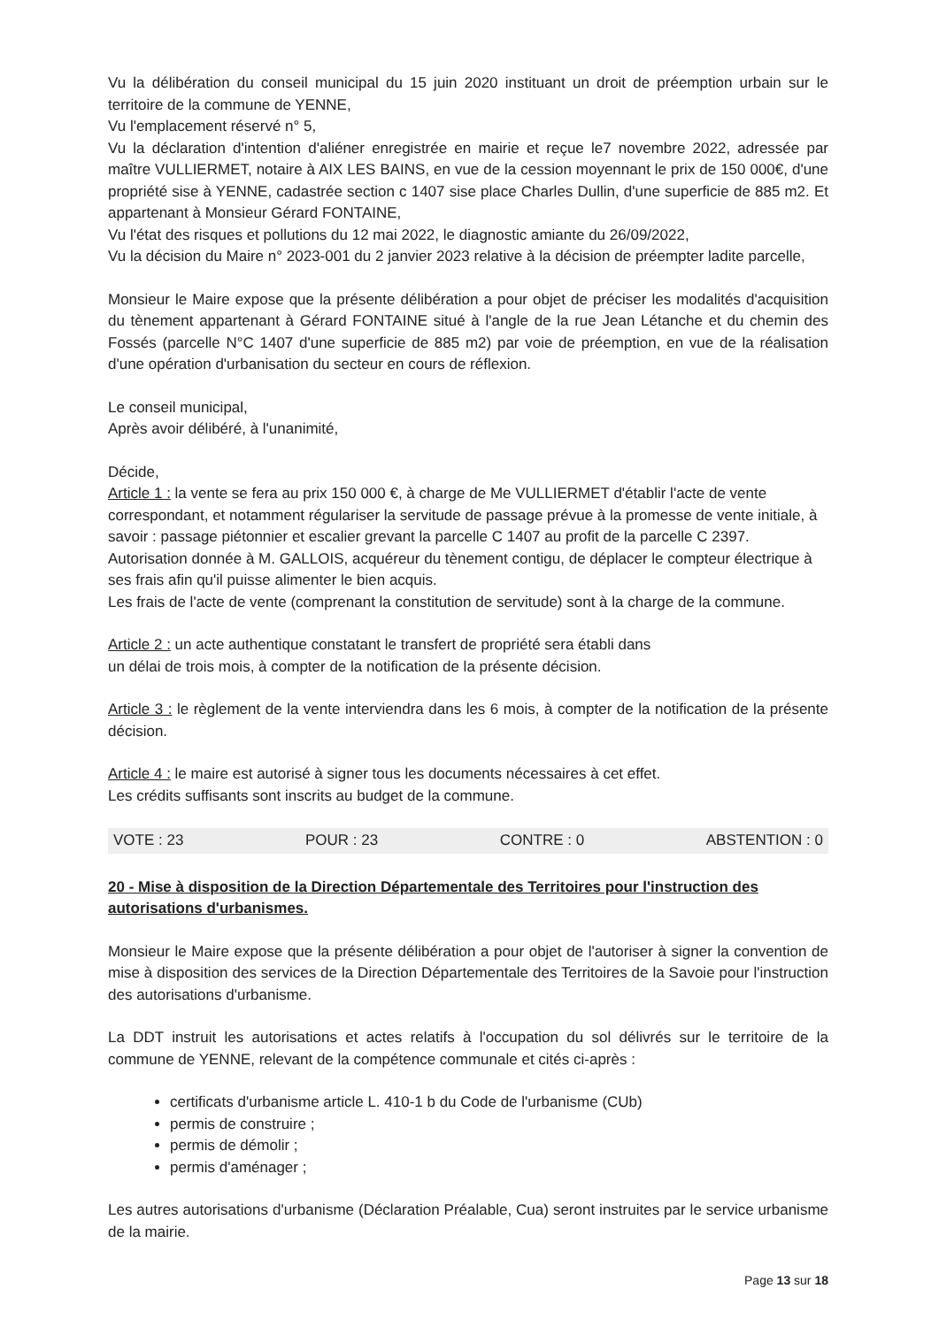Vu la délibération du conseil municipal du 15 juin 2020 instituant un droit de préemption urbain sur le territoire de la commune de YENNE,
Vu l'emplacement réservé n° 5,
Vu la déclaration d'intention d'aliéner enregistrée en mairie et reçue le7 novembre 2022, adressée par maître VULLIERMET, notaire à AIX LES BAINS, en vue de la cession moyennant le prix de 150 000€, d'une propriété sise à YENNE, cadastrée section c 1407 sise place Charles Dullin, d'une superficie de 885 m2. Et appartenant à Monsieur Gérard FONTAINE,
Vu l'état des risques et pollutions du 12 mai 2022, le diagnostic amiante du 26/09/2022,
Vu la décision du Maire n° 2023-001 du 2 janvier 2023 relative à la décision de préempter ladite parcelle,
Monsieur le Maire expose que la présente délibération a pour objet de préciser les modalités d'acquisition du tènement appartenant à Gérard FONTAINE situé à l'angle de la rue Jean Létanche et du chemin des Fossés (parcelle N°C 1407 d'une superficie de 885 m2) par voie de préemption, en vue de la réalisation d'une opération d'urbanisation du secteur en cours de réflexion.
Le conseil municipal,
Après avoir délibéré, à l'unanimité,
Décide,
Article 1 : la vente se fera au prix 150 000 €, à charge de Me VULLIERMET d'établir l'acte de vente correspondant, et notamment régulariser la servitude de passage prévue à la promesse de vente initiale, à savoir : passage piétonnier et escalier grevant la parcelle C 1407 au profit de la parcelle C 2397. Autorisation donnée à M. GALLOIS, acquéreur du tènement contigu, de déplacer le compteur électrique à ses frais afin qu'il puisse alimenter le bien acquis.
Les frais de l'acte de vente (comprenant la constitution de servitude) sont à la charge de la commune.
Article 2 : un acte authentique constatant le transfert de propriété sera établi dans
un délai de trois mois, à compter de la notification de la présente décision.
Article 3 : le règlement de la vente interviendra dans les 6 mois, à compter de la notification de la présente décision.
Article 4 : le maire est autorisé à signer tous les documents nécessaires à cet effet.
Les crédits suffisants sont inscrits au budget de la commune.
VOTE : 23 POUR : 23 CONTRE : 0 ABSTENTION : 0
20 - Mise à disposition de la Direction Départementale des Territoires pour l'instruction des autorisations d'urbanismes.
Monsieur le Maire expose que la présente délibération a pour objet de l'autoriser à signer la convention de mise à disposition des services de la Direction Départementale des Territoires de la Savoie pour l'instruction des autorisations d'urbanisme.
La DDT instruit les autorisations et actes relatifs à l'occupation du sol délivrés sur le territoire de la commune de YENNE, relevant de la compétence communale et cités ci-après :
certificats d'urbanisme article L. 410-1 b du Code de l'urbanisme (CUb)
permis de construire ;
permis de démolir ;
permis d'aménager ;
Les autres autorisations d'urbanisme (Déclaration Préalable, Cua) seront instruites par le service urbanisme de la mairie.
Page 13 sur 18